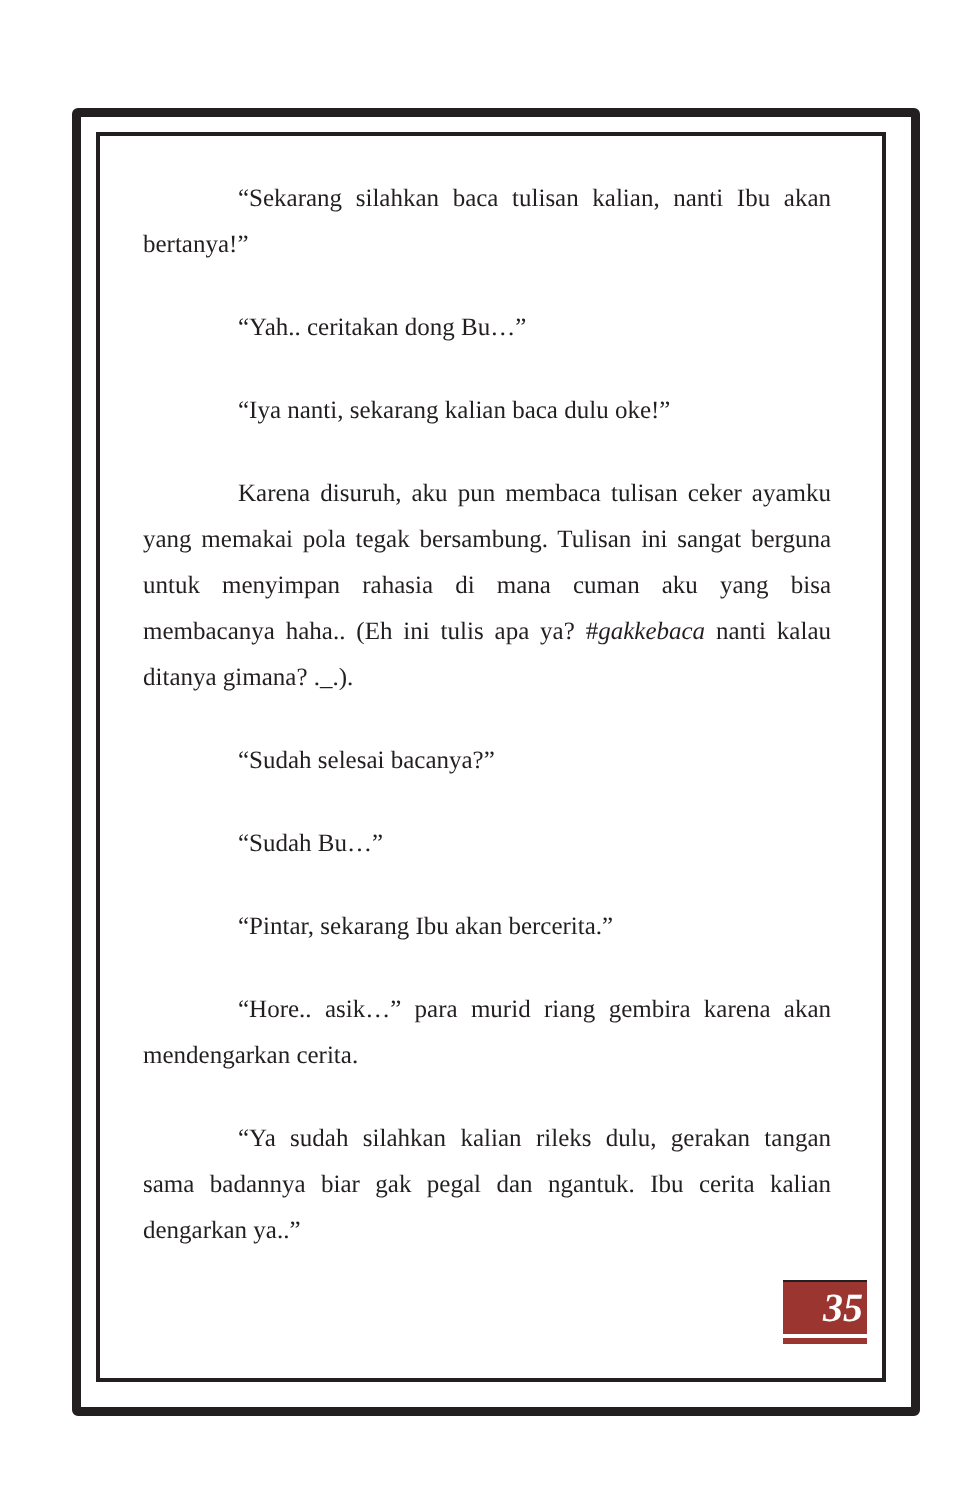“Sekarang silahkan baca tulisan kalian, nanti Ibu akan bertanya!”
“Yah.. ceritakan dong Bu…”
“Iya nanti, sekarang kalian baca dulu oke!”
Karena disuruh, aku pun membaca tulisan ceker ayamku yang memakai pola tegak bersambung. Tulisan ini sangat berguna untuk menyimpan rahasia di mana cuman aku yang bisa membacanya haha.. (Eh ini tulis apa ya? #gakkebaca nanti kalau ditanya gimana? ._.).
“Sudah selesai bacanya?”
“Sudah Bu…”
“Pintar, sekarang Ibu akan bercerita.”
“Hore.. asik…” para murid riang gembira karena akan mendengarkan cerita.
“Ya sudah silahkan kalian rileks dulu, gerakan tangan sama badannya biar gak pegal dan ngantuk. Ibu cerita kalian dengarkan ya..”
35